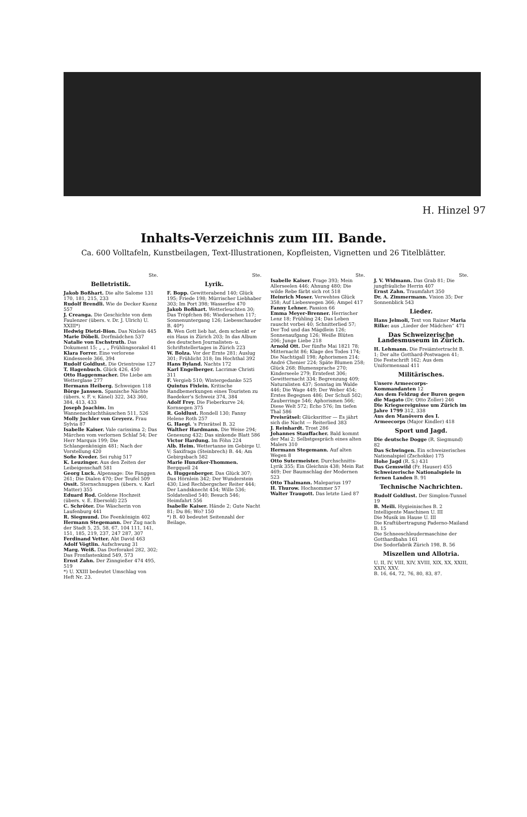H. Hinzel 97
Inhalts-Verzeichnis zum III. Bande.
Ca. 600 Volltafeln, Kunstbeilagen, Text-Illustrationen, Kopfleisten, Vignetten und 26 Titelblätter.
Ste.
Belletristik.
Jakob Boßhart. Die alte Salome 131 170, 181, 215, 233
Rudolf Brendli. Wie de Decker Kuenz 557
J. Creanga. Die Geschichte von dem Faulenzer (übers. v. Dr. J. Ulrich) U. XXIII*)
Hedwig Dietzi-Bion. Das Nixlein 445
Marie Döbeli. Dorfmädchen 537
Natalie von Eschstruth. Das Dokument 15; „ „ „ Frühlingsorakel 41
Klara Forrer. Eine verlorene Kindesseele 366, 394
Rudolf Goldlust. Die Orientreise 127
T. Hagenbuch. Glück 426, 450
Otto Haggenmacher. Die Liebe am Wetterglase 277
Hermann Heiberg. Schweigen 118
Börge Janssen. Spanische Nächte (übers. v. F. v. Känel) 322, 343 360, 384, 413, 433
Joseph Joachim. Im Wannenschluchthäuschen 511, 526
Molly Juchler von Greyerz. Frau Sylvia 87
Isabelle Kaiser. Vale carissima 2; Das Märchen vom verlornen Schlaf 54; Der Herr Marquis 199; Die Schlangenkönigin 481; Nach der Vorstellung 420
Sofie Kveder. Sei ruhig 517
K. Leuzinger. Aus den Zeiten der Leibeigenschaft 581
Georg Luck. Alpensage: Die Fänggen 261; Die Dialen 470; Der Teufel 509
Ossit. Sternschnuppen (übers. v. Karl Matter) 355
Eduard Rod. Goldene Hochzeit (übers. v. E. Ebersold) 225
C. Schröter. Die Wäscherin von Laufenburg 441
R. Siegmund. Die Feenkönigin 402
Hermann Stegemann. Der Zug nach der Stadt 5, 25, 58, 67, 104 111, 141, 151, 185, 219, 237, 247 287, 307
Ferdinand Vetter. Abt David 463
Adolf Vögtlin. Aufschwung 31
Marg. Weiß. Das Dorforakel 282, 302; Das Fronfastenkind 549, 573
Ernst Zahn. Der Zinngießer 474 495, 519
*) U. XXIII bedeutet Umschlag von Heft Nr. 23.
Ste.
Lyrik.
F. Bopp. Gewitterabend 140; Glück 195; Friede 198; Mürrischer Liebhaber 303; Im Port 398; Wasserfee 470
Jakob Boßhart. Wetterleuchten 30; Das Tröpfchen 86; Wiedersehen 117; Sonnenuntergang 126; Liebesschauder B. 40*)
B. Wen Gott lieb hat, dem schenkt er ein Haus in Zürich 203; In das Album des deutschen Journalisten- u. Schriftstellertages in Zürich 223
W. Bolza. Vor der Ernte 281; Auslug 301; Frühlicht 318; Im Hochthal 392
Hans Byland. Nachts 172
Karl Engelberger. Lacrimæ Christi 311
F. Vergieb 510; Wintergedanke 525
Quintus Fixlein. Kritische Randbemerkungen eines Touristen zu Baedeker's Schweiz 374, 384
Adolf Frey. Die Fieberkurve 24; Kornsegen 375
R. Goldlust. Rondell 130; Fanny Helene Roth 257
G. Haegi. 's Prisrätsel B. 32
Walther Hardmann. Die Weise 294; Genesung 432; Das sinkende Blatt 586
Victor Hardung. Im Föhn 224
Alb. Heim. Wettertanne im Gebirge U. V; Saxifraga (Steinbrech) B. 44; Am Gebirgsbach 582
Marie Hunziker-Thommen. Bergquell 24
A. Huggenberger. Das Glück 307; Das Hörnlein 342; Der Wunderstein 430; Lied Rechbergscher Reiter 444; Der Landsknecht 454; Wille 536; Soldatenlied 540; Besuch 546; Heimfahrt 556
Isabelle Kaiser. Hände 2; Gute Nacht 81; Du 86; Wo? 150
*) B. 40 bedeutet Seitenzahl der Beilage.
Ste.
Isabelle Kaiser. Frage 393; Mein Allerseelen 446; Ahnung 480; Die wilde Rebe färbt sich rot 518
Heinrich Moser. Verwehtes Glück 358; Auf Liebeswegen 366; Ampel 417
Fanny Lehner. Passion 66
Emma Meyer-Brenner. Herrischer Lenz 18; Frühling 24; Das Leben rauscht vorbei 40; Schnitterlied 57; Der Tod und das Mägdlein 126; Sonnenaufgang 126; Weiße Blüten 206; Junge Liebe 218
Arnold Ott. Der fünfte Mai 1821 78; Mitternacht 86; Klage des Todes 174; Die Nachtigall 198; Aphorismen 214; André Chenier 224; Späte Blumen 258; Glück 268; Blumensprache 270; Kinderseele 279; Erntefest 306; Gewitternacht 334; Begrenzung 409; Naturalisten 437; Sonntag im Walde 446; Die Wage 449; Der Weber 454; Erstes Begegnen 486; Der Schuß 502; Zauberringe 546; Aphorismen 566; Diese Welt 572; Echo 576; Im tiefen Thal 586
Preisrätsel: Glücksritter — Es jährt sich die Nacht — Reiterlied 383
J. Reinhardt. Trost 286
Johannes Stauffacher. Bald kommt der Mai 2; Selbstgespräch eines alten Malers 310
Hermann Stegemann. Auf alten Wegen 8
Otto Sutermeister. Durchschnitts-Lyrik 355; Ein Gleichnis 438; Mein Rat 469; Der Baumschlag der Modernen 523
Otto Thalmann. Maleparius 197
H. Thurow. Hochsommer 57
Walter Traugott. Das letzte Lied 87
Ste.
J. V. Widmann. Das Grab 81; Die jungfräuliche Herrin 407
Ernst Zahn. Traumfahrt 350
Dr. A. Zimmermann. Vision 35; Der Sonnenblick 543
Lieder.
Hans Jelmoli, Text von Rainer Maria Rilke: aus „Lieder der Mädchen“ 471
Das Schweizerische Landesmuseum in Zürich.
H. Lehmann. Die Freiämtertracht B. 1; Der alte Gotthard-Postwagen 41; Die Festschrift 162; Aus dem Uniformensaal 411
Militärisches.
Unsere Armeecorps-Kommandanten 12
Aus dem Feldzug der Buren gegen die Magato (Dr. Otto Zoller) 246
Die Kriegsereignisse um Zürich im Jahre 1799 312, 338
Aus den Manövern des I. Armeecorps (Major Kindler) 418
Sport und Jagd.
Die deutsche Dogge (R. Siegmund) 82
Das Schwingen. Ein schweizerisches Nationalspiel (Zschokke) 175
Hohe Jagd (R. S.) 431
Das Gemswild (Fr. Hauser) 455
Schweizerische Nationalspiele in fernen Landen B. 91
Technische Nachrichten.
Rudolf Goldlust. Der Simplon-Tunnel 19
B. Meili. Hygieinisches B. 2
Intelligente Maschinen U. III
Die Musik im Hause U. III
Die Kraftübertragung Paderno-Mailand B. 15
Die Schneeschleudermaschine der Gotthardbahn 161
Die Sodorfabrik Zürich 198, B. 56
Miszellen und Allotria.
U. II, IV, VIII, XIV, XVIII, XIX, XX, XXIII, XXIV, XXV.
B. 16, 64, 72, 76, 80, 83, 87.